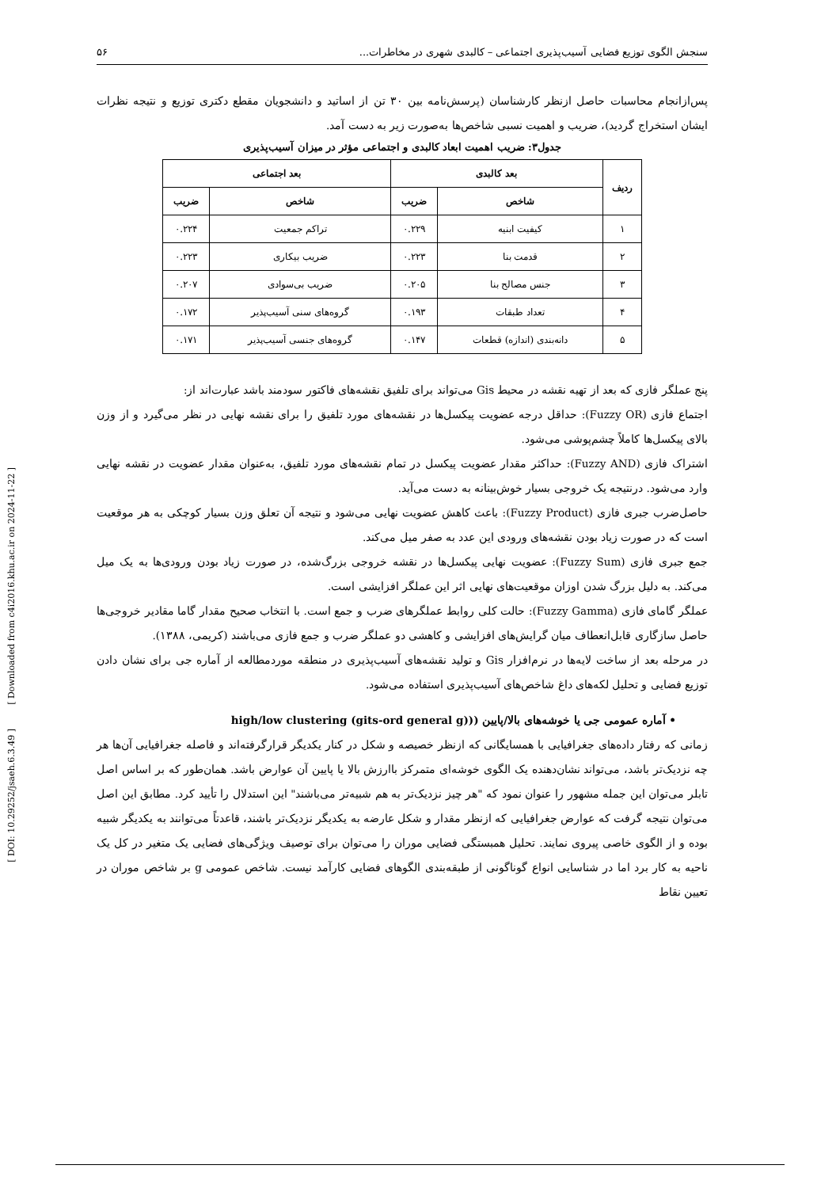[ Downloaded from c4i2016.khu.ac.ir on 2024-11-22 ]
[ DOI: 10.29252/jsaeh.6.3.49 ]
سنجش الگوی توزیع فضایی آسیب‌پذیری اجتماعی – کالبدی شهری در مخاطرات... ۵۶
پس‌ازانجام محاسبات حاصل ازنظر کارشناسان (پرسش‌نامه بین ۳۰ تن از اساتید و دانشجویان مقطع دکتری توزیع و نتیجه نظرات ایشان استخراج گردید)، ضریب و اهمیت نسبی شاخص‌ها به‌صورت زیر به دست آمد.
جدول۳: ضریب اهمیت ابعاد کالبدی و اجتماعی مؤثر در میزان آسیب‌پذیری
| ردیف | بعد کالبدی | | بعد اجتماعی | |
| --- | --- | --- | --- | --- |
| | شاخص | ضریب | شاخص | ضریب |
| ۱ | کیفیت ابنیه | ۰.۲۲۹ | تراکم جمعیت | ۰.۲۲۴ |
| ۲ | قدمت بنا | ۰.۲۲۳ | ضریب بیکاری | ۰.۲۲۳ |
| ۳ | جنس مصالح بنا | ۰.۲۰۵ | ضریب بی‌سوادی | ۰.۲۰۷ |
| ۴ | تعداد طبقات | ۰.۱۹۳ | گروه‌های سنی آسیب‌پذیر | ۰.۱۷۲ |
| ۵ | دانه‌بندی (اندازه) قطعات | ۰.۱۴۷ | گروه‌های جنسی آسیب‌پذیر | ۰.۱۷۱ |
پنج عملگر فازی که بعد از تهیه نقشه در محیط Gis می‌تواند برای تلفیق نقشه‌های فاکتور سودمند باشد عبارت‌اند از:
اجتماع فازی (Fuzzy OR): حداقل درجه عضویت پیکسل‌ها در نقشه‌های مورد تلفیق را برای نقشه نهایی در نظر می‌گیرد و از وزن بالای پیکسل‌ها کاملاً چشم‌پوشی می‌شود.
اشتراک فازی (Fuzzy AND): حداکثر مقدار عضویت پیکسل در تمام نقشه‌های مورد تلفیق، به‌عنوان مقدار عضویت در نقشه نهایی وارد می‌شود. درنتیجه یک خروجی بسیار خوش‌بینانه به دست می‌آید.
حاصل‌ضرب جبری فازی (Fuzzy Product): باعث کاهش عضویت نهایی می‌شود و نتیجه آن تعلق وزن بسیار کوچکی به هر موقعیت است که در صورت زیاد بودن نقشه‌های ورودی این عدد به صفر میل می‌کند.
جمع جبری فازی (Fuzzy Sum): عضویت نهایی پیکسل‌ها در نقشه خروجی بزرگ‌شده، در صورت زیاد بودن ورودی‌ها به یک میل می‌کند. به دلیل بزرگ شدن اوزان موقعیت‌های نهایی اثر این عملگر افزایشی است.
عملگر گامای فازی (Fuzzy Gamma): حالت کلی روابط عملگرهای ضرب و جمع است. با انتخاب صحیح مقدار گاما مقادیر خروجی‌ها حاصل سازگاری قابل‌انعطاف میان گرایش‌های افزایشی و کاهشی دو عملگر ضرب و جمع فازی می‌باشند (کریمی، ۱۳۸۸).
در مرحله بعد از ساخت لایه‌ها در نرم‌افزار Gis و تولید نقشه‌های آسیب‌پذیری در منطقه موردمطالعه از آماره جی برای نشان دادن توزیع فضایی و تحلیل لکه‌های داغ شاخص‌های آسیب‌پذیری استفاده می‌شود.
• آماره عمومی جی یا خوشه‌های بالا/پایین ((high/low clustering (gits-ord general g)
زمانی که رفتار داده‌های جغرافیایی با همسایگانی که ازنظر خصیصه و شکل در کنار یکدیگر قرارگرفته‌اند و فاصله جغرافیایی آن‌ها هر چه نزدیک‌تر باشد، می‌تواند نشان‌دهنده یک الگوی خوشه‌ای متمرکز باارزش بالا یا پایین آن عوارض باشد. همان‌طور که بر اساس اصل تابلر می‌توان این جمله مشهور را عنوان نمود که "هر چیز نزدیک‌تر به هم شبیه‌تر می‌باشند" این استدلال را تأیید کرد. مطابق این اصل می‌توان نتیجه گرفت که عوارض جغرافیایی که ازنظر مقدار و شکل عارضه به یکدیگر نزدیک‌تر باشند، قاعدتاً می‌توانند به یکدیگر شبیه بوده و از الگوی خاصی پیروی نمایند. تحلیل همبستگی فضایی موران را می‌توان برای توصیف ویژگی‌های فضایی یک متغیر در کل یک ناحیه به کار برد اما در شناسایی انواع گوناگونی از طبقه‌بندی الگوهای فضایی کارآمد نیست. شاخص عمومی g بر شاخص موران در تعیین نقاط